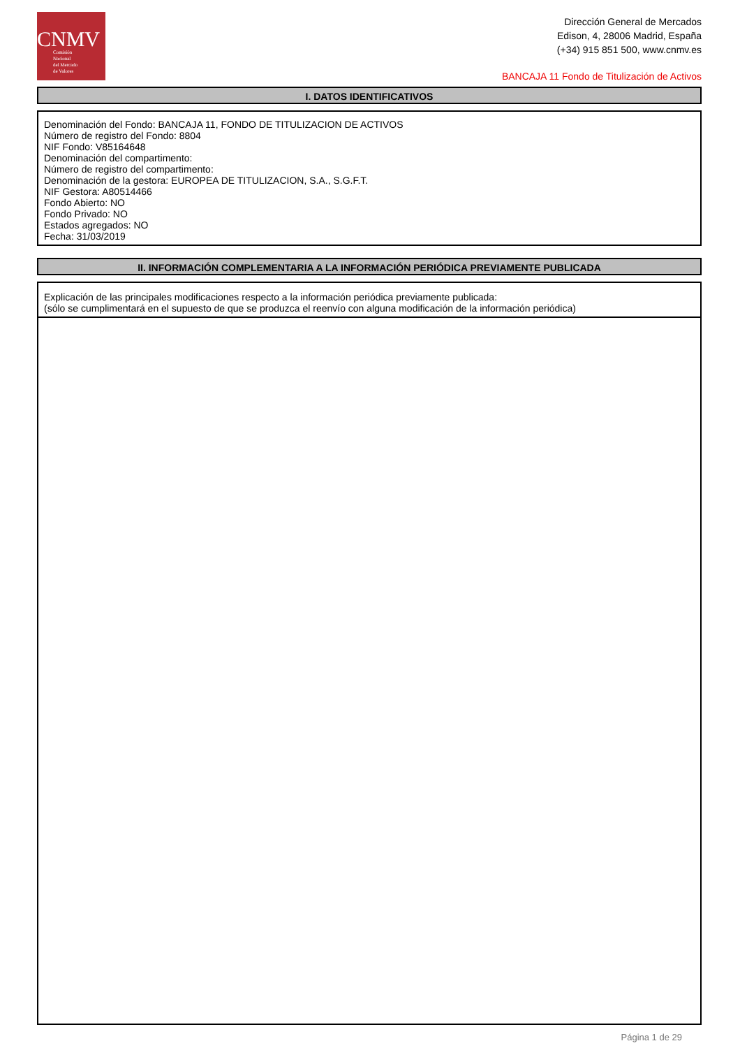CNMV
Comisión
Nacional
del Mercado
de Valores
Dirección General de Mercados
Edison, 4, 28006 Madrid, España
(+34) 915 851 500, www.cnmv.es
BANCAJA 11 Fondo de Titulización de Activos
I. DATOS IDENTIFICATIVOS
Denominación del Fondo: BANCAJA 11, FONDO DE TITULIZACION DE ACTIVOS
Número de registro del Fondo: 8804
NIF Fondo: V85164648
Denominación del compartimento:
Número de registro del compartimento:
Denominación de la gestora: EUROPEA DE TITULIZACION, S.A., S.G.F.T.
NIF Gestora: A80514466
Fondo Abierto: NO
Fondo Privado: NO
Estados agregados: NO
Fecha: 31/03/2019
II. INFORMACIÓN COMPLEMENTARIA A LA INFORMACIÓN PERIÓDICA PREVIAMENTE PUBLICADA
Explicación de las principales modificaciones respecto a la información periódica previamente publicada:
(sólo se cumplimentará en el supuesto de que se produzca el reenvío con alguna modificación de la información periódica)
Página 1 de 29